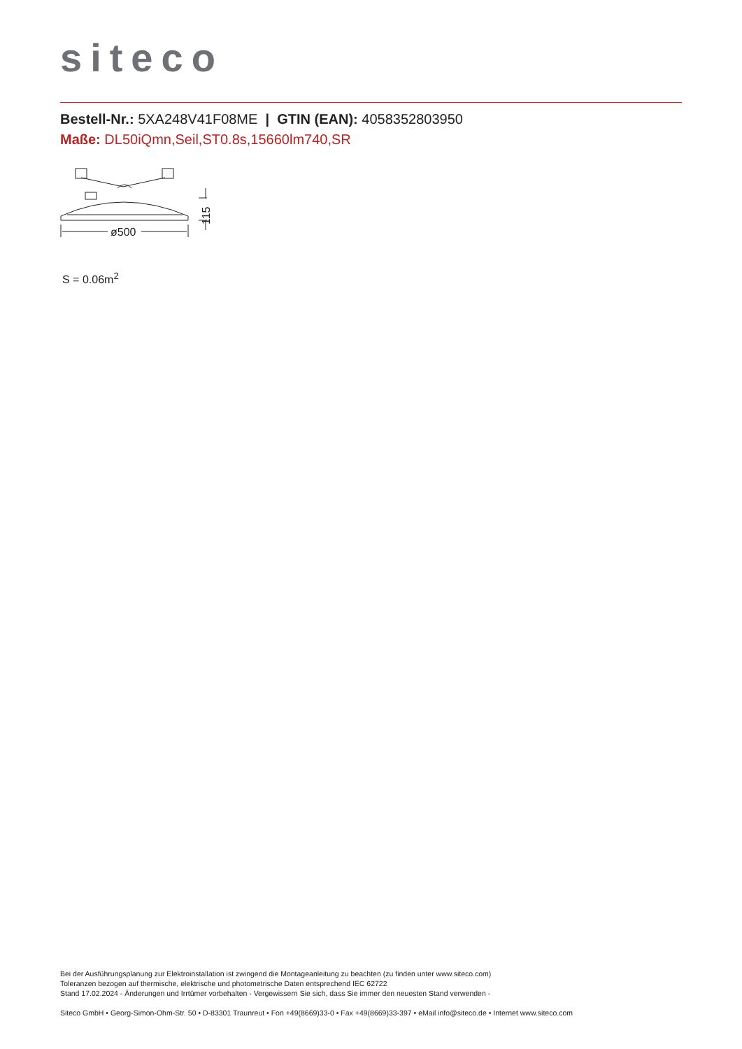siteco
Bestell-Nr.: 5XA248V41F08ME | GTIN (EAN): 4058352803950
Maße: DL50iQmn,Seil,ST0.8s,15660lm740,SR
ø500
115
S = 0.06m<sup>2</sup>
Bei der Ausführungsplanung zur Elektroinstallation ist zwingend die Montageanleitung zu beachten (zu finden unter www.siteco.com)
Toleranzen bezogen auf thermische, elektrische und photometrische Daten entsprechend IEC 62722
Stand 17.02.2024 - Änderungen und Irrtümer vorbehalten - Vergewissern Sie sich, dass Sie immer den neuesten Stand verwenden -
Siteco GmbH • Georg-Simon-Ohm-Str. 50 • D-83301 Traunreut • Fon +49(8669)33-0 • Fax +49(8669)33-397 • eMail info@siteco.de • Internet www.siteco.com